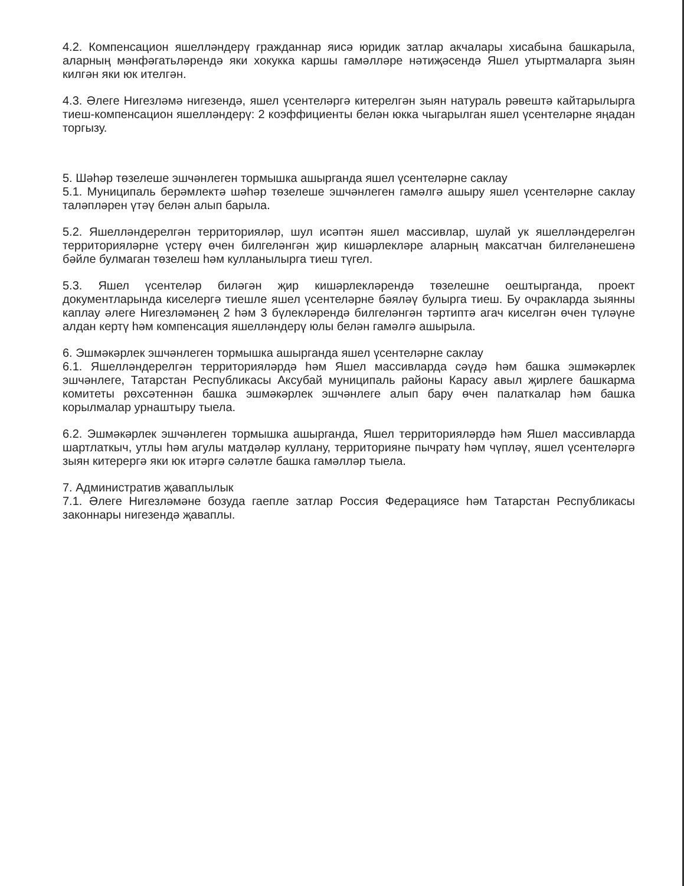4.2. Компенсацион яшелләндерү гражданнар яисә юридик затлар акчалары хисабына башкарыла, аларның мәнфәгатьләрендә яки хокукка каршы гамәлләре нәтиҗәсендә Яшел утыртмаларга зыян килгән яки юк ителгән.
4.3. Әлеге Нигезләмә нигезендә, яшел үсентеләргә китерелгән зыян натураль рәвештә кайтарылырга тиеш-компенсацион яшелләндерү: 2 коэффициенты белән юкка чыгарылган яшел үсентеләрне яңадан торгызу.
5. Шәһәр төзелеше эшчәнлеген тормышка ашырганда яшел үсентеләрне саклау
5.1. Муниципаль берәмлектә шәһәр төзелеше эшчәнлеген гамәлгә ашыру яшел үсентеләрне саклау таләпләрен үтәү белән алып барыла.
5.2. Яшелләндерелгән территорияләр, шул исәптән яшел массивлар, шулай ук яшелләндерелгән территорияләрне үстерү өчен билгеләнгән җир кишәрлекләре аларның максатчан билгеләнешенә бәйле булмаган төзелеш һәм кулланылырга тиеш түгел.
5.3. Яшел үсентеләр биләгән җир кишәрлекләрендә төзелешне оештырганда, проект документларында киселергә тиешле яшел үсентеләрне бәяләү булырга тиеш. Бу очракларда зыянны каплау әлеге Нигезләмәнең 2 һәм 3 бүлекләрендә билгеләнгән тәртиптә агач киселгән өчен түләүне алдан кертү һәм компенсация яшелләндерү юлы белән гамәлгә ашырыла.
6. Эшмәкәрлек эшчәнлеген тормышка ашырганда яшел үсентеләрне саклау
6.1. Яшелләндерелгән территорияләрдә һәм Яшел массивларда сәүдә һәм башка эшмәкәрлек эшчәнлеге, Татарстан Республикасы Аксубай муниципаль районы Карасу авыл җирлеге башкарма комитеты рөхсәтеннән башка эшмәкәрлек эшчәнлеге алып бару өчен палаткалар һәм башка корылмалар урнаштыру тыела.
6.2. Эшмәкәрлек эшчәнлеген тормышка ашырганда, Яшел территорияләрдә һәм Яшел массивларда шартлаткыч, утлы һәм агулы матдәләр куллану, территорияне пычрату һәм чүпләү, яшел үсентеләргә зыян китерергә яки юк итәргә сәләтле башка гамәлләр тыела.
7. Административ җаваплылык
7.1. Әлеге Нигезләмәне бозуда гаепле затлар Россия Федерациясе һәм Татарстан Республикасы законнары нигезендә җаваплы.